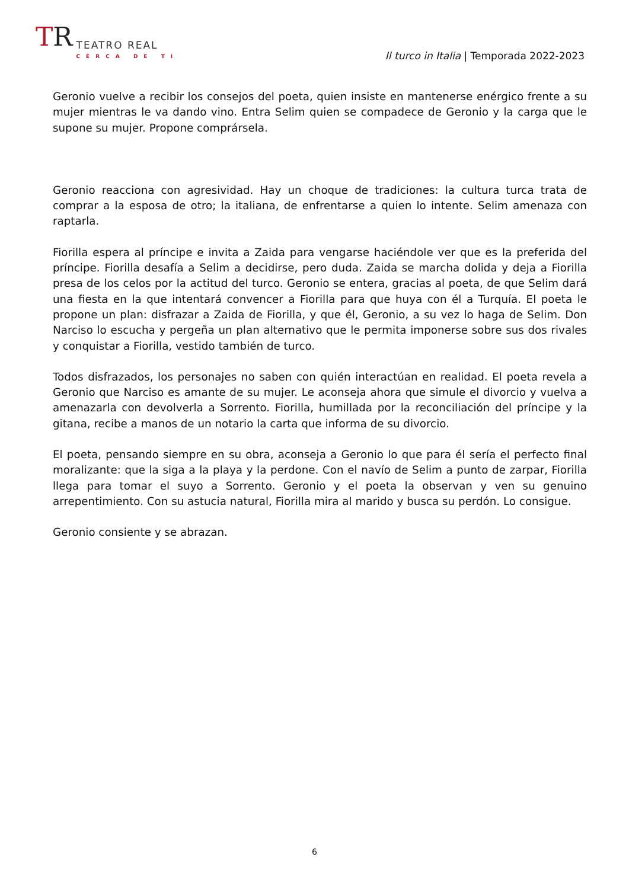TR
TEATRO REAL
CERCA DE TI
Il turco in Italia | Temporada 2022-2023
Geronio vuelve a recibir los consejos del poeta, quien insiste en mantenerse enérgico frente a su mujer mientras le va dando vino. Entra Selim quien se compadece de Geronio y la carga que le supone su mujer. Propone comprársela.
Geronio reacciona con agresividad. Hay un choque de tradiciones: la cultura turca trata de comprar a la esposa de otro; la italiana, de enfrentarse a quien lo intente. Selim amenaza con raptarla.
Fiorilla espera al príncipe e invita a Zaida para vengarse haciéndole ver que es la preferida del príncipe. Fiorilla desafía a Selim a decidirse, pero duda. Zaida se marcha dolida y deja a Fiorilla presa de los celos por la actitud del turco. Geronio se entera, gracias al poeta, de que Selim dará una fiesta en la que intentará convencer a Fiorilla para que huya con él a Turquía. El poeta le propone un plan: disfrazar a Zaida de Fiorilla, y que él, Geronio, a su vez lo haga de Selim. Don Narciso lo escucha y pergeña un plan alternativo que le permita imponerse sobre sus dos rivales y conquistar a Fiorilla, vestido también de turco.
Todos disfrazados, los personajes no saben con quién interactúan en realidad. El poeta revela a Geronio que Narciso es amante de su mujer. Le aconseja ahora que simule el divorcio y vuelva a amenazarla con devolverla a Sorrento. Fiorilla, humillada por la reconciliación del príncipe y la gitana, recibe a manos de un notario la carta que informa de su divorcio.
El poeta, pensando siempre en su obra, aconseja a Geronio lo que para él sería el perfecto final moralizante: que la siga a la playa y la perdone. Con el navío de Selim a punto de zarpar, Fiorilla llega para tomar el suyo a Sorrento. Geronio y el poeta la observan y ven su genuino arrepentimiento. Con su astucia natural, Fiorilla mira al marido y busca su perdón. Lo consigue.
Geronio consiente y se abrazan.
6